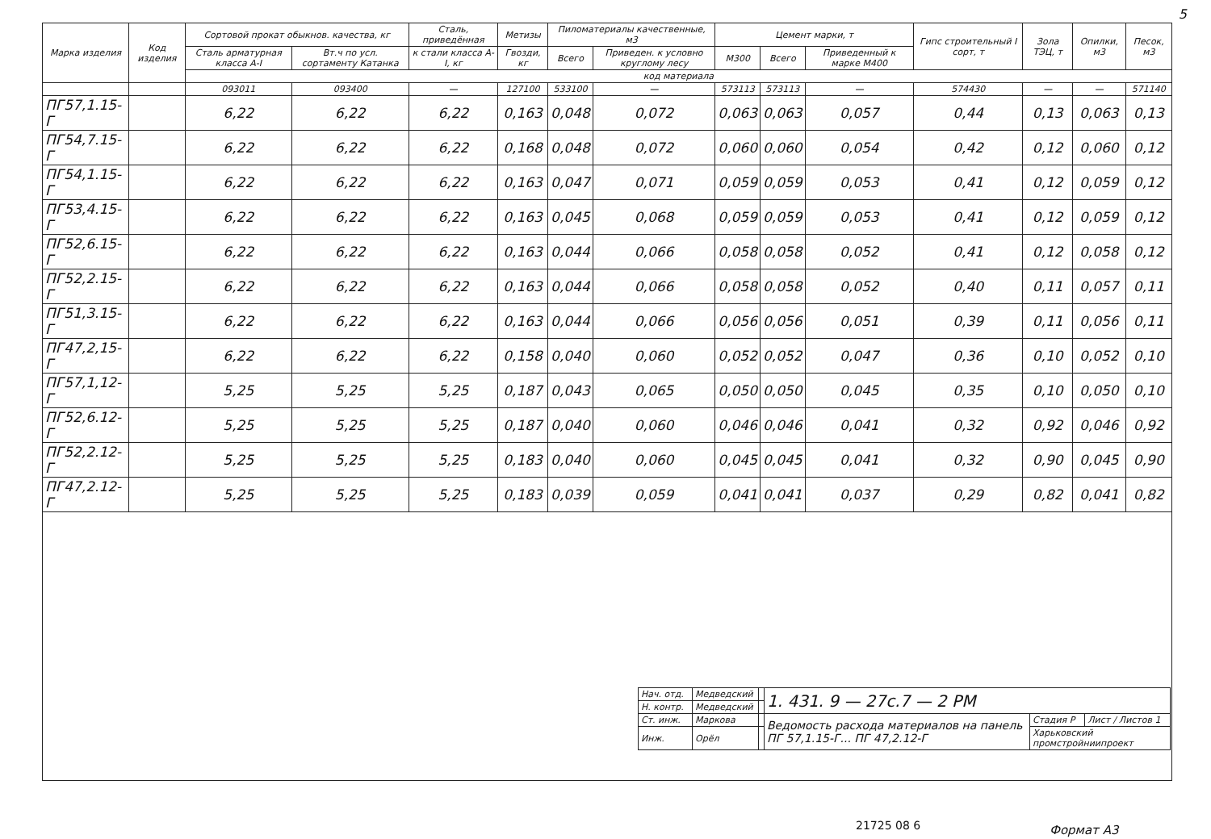5
| Марка изделия | Код изделия | Сортовой прокат обыкнов. качества, кг | | Сталь, приведённая | Метизы | Пиломатериалы качественные, м3 | | Цемент марки, т | | | Гипс строительный I сорт, т | Зола ТЭЦ, т | Опилки, м3 | Песок, м3 |
| --- | --- | --- | --- | --- | --- | --- | --- | --- | --- | --- | --- | --- | --- | --- |
| | | Сталь арматурная класса А-I | Вт.ч по усл. сортаменту Катанка | к стали класса А-I, кг | Гвозди, кг | Всего | Приведен. к условно круглому лесу | М300 | Всего | Приведенный к марке М400 | | | | |
| | | код материала | | | | | | | | | | | | |
| | | 093011 | 093400 | — | 127100 | 533100 | — | 573113 | 573113 | — | 574430 | — | — | 571140 |
| ПГ57,1.15-Г | | 6,22 | 6,22 | 6,22 | 0,163 | 0,048 | 0,072 | 0,063 | 0,063 | 0,057 | 0,44 | 0,13 | 0,063 | 0,13 |
| ПГ54,7.15-Г | | 6,22 | 6,22 | 6,22 | 0,168 | 0,048 | 0,072 | 0,060 | 0,060 | 0,054 | 0,42 | 0,12 | 0,060 | 0,12 |
| ПГ54,1.15-Г | | 6,22 | 6,22 | 6,22 | 0,163 | 0,047 | 0,071 | 0,059 | 0,059 | 0,053 | 0,41 | 0,12 | 0,059 | 0,12 |
| ПГ53,4.15-Г | | 6,22 | 6,22 | 6,22 | 0,163 | 0,045 | 0,068 | 0,059 | 0,059 | 0,053 | 0,41 | 0,12 | 0,059 | 0,12 |
| ПГ52,6.15-Г | | 6,22 | 6,22 | 6,22 | 0,163 | 0,044 | 0,066 | 0,058 | 0,058 | 0,052 | 0,41 | 0,12 | 0,058 | 0,12 |
| ПГ52,2.15-Г | | 6,22 | 6,22 | 6,22 | 0,163 | 0,044 | 0,066 | 0,058 | 0,058 | 0,052 | 0,40 | 0,11 | 0,057 | 0,11 |
| ПГ51,3.15-Г | | 6,22 | 6,22 | 6,22 | 0,163 | 0,044 | 0,066 | 0,056 | 0,056 | 0,051 | 0,39 | 0,11 | 0,056 | 0,11 |
| ПГ47,2,15-Г | | 6,22 | 6,22 | 6,22 | 0,158 | 0,040 | 0,060 | 0,052 | 0,052 | 0,047 | 0,36 | 0,10 | 0,052 | 0,10 |
| ПГ57,1,12-Г | | 5,25 | 5,25 | 5,25 | 0,187 | 0,043 | 0,065 | 0,050 | 0,050 | 0,045 | 0,35 | 0,10 | 0,050 | 0,10 |
| ПГ52,6.12-Г | | 5,25 | 5,25 | 5,25 | 0,187 | 0,040 | 0,060 | 0,046 | 0,046 | 0,041 | 0,32 | 0,92 | 0,046 | 0,92 |
| ПГ52,2.12-Г | | 5,25 | 5,25 | 5,25 | 0,183 | 0,040 | 0,060 | 0,045 | 0,045 | 0,041 | 0,32 | 0,90 | 0,045 | 0,90 |
| ПГ47,2.12-Г | | 5,25 | 5,25 | 5,25 | 0,183 | 0,039 | 0,059 | 0,041 | 0,041 | 0,037 | 0,29 | 0,82 | 0,041 | 0,82 |
| Нач. отд. | Медведский | | 1. 431. 9 — 27с.7 — 2 РМ | | |
| Н. контр. | Медведский | | | | |
| Ст. инж. | Маркова | | Ведомость расхода материалов на панель ПГ 57,1.15-Г... ПГ 47,2.12-Г | Стадия Р | Лист / Листов 1 |
| Инж. | Орёл | | | Харьковский промстройниипроект | |
21725 08 6 Формат А3